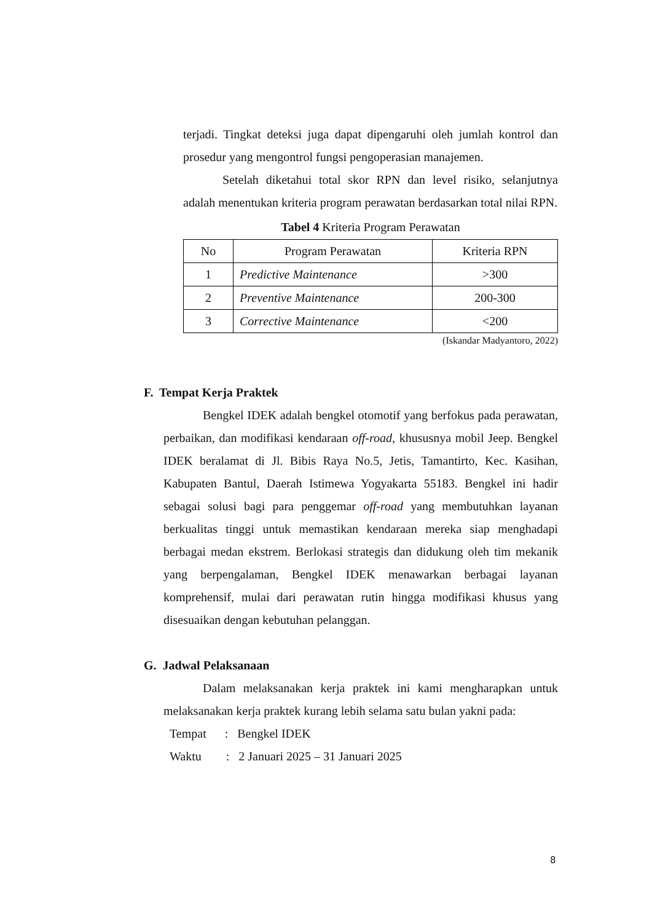terjadi. Tingkat deteksi juga dapat dipengaruhi oleh jumlah kontrol dan prosedur yang mengontrol fungsi pengoperasian manajemen.
Setelah diketahui total skor RPN dan level risiko, selanjutnya adalah menentukan kriteria program perawatan berdasarkan total nilai RPN.
Tabel 4 Kriteria Program Perawatan
| No | Program Perawatan | Kriteria RPN |
| 1 | Predictive Maintenance | >300 |
| 2 | Preventive Maintenance | 200-300 |
| 3 | Corrective Maintenance | <200 |
(Iskandar Madyantoro, 2022)
F. Tempat Kerja Praktek
Bengkel IDEK adalah bengkel otomotif yang berfokus pada perawatan, perbaikan, dan modifikasi kendaraan off-road, khususnya mobil Jeep. Bengkel IDEK beralamat di Jl. Bibis Raya No.5, Jetis, Tamantirto, Kec. Kasihan, Kabupaten Bantul, Daerah Istimewa Yogyakarta 55183. Bengkel ini hadir sebagai solusi bagi para penggemar off-road yang membutuhkan layanan berkualitas tinggi untuk memastikan kendaraan mereka siap menghadapi berbagai medan ekstrem. Berlokasi strategis dan didukung oleh tim mekanik yang berpengalaman, Bengkel IDEK menawarkan berbagai layanan komprehensif, mulai dari perawatan rutin hingga modifikasi khusus yang disesuaikan dengan kebutuhan pelanggan.
G. Jadwal Pelaksanaan
Dalam melaksanakan kerja praktek ini kami mengharapkan untuk melaksanakan kerja praktek kurang lebih selama satu bulan yakni pada:
Tempat : Bengkel IDEK
Waktu : 2 Januari 2025 – 31 Januari 2025
8